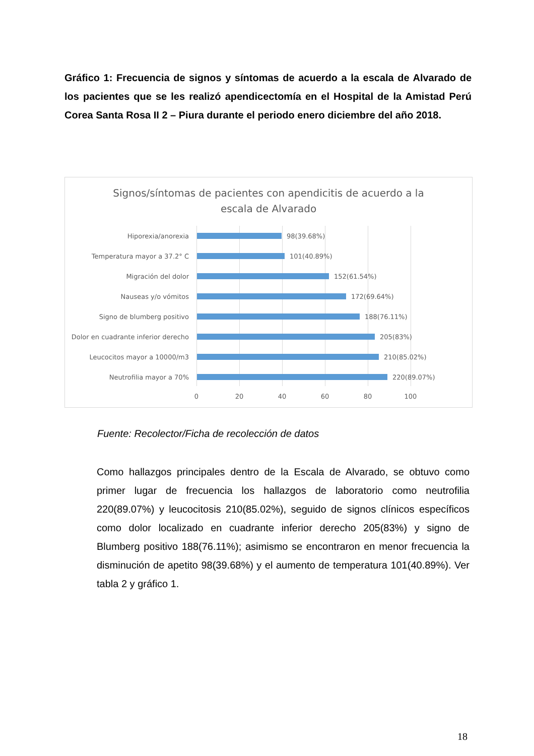Gráfico 1: Frecuencia de signos y síntomas de acuerdo a la escala de Alvarado de los pacientes que se les realizó apendicectomía en el Hospital de la Amistad Perú Corea Santa Rosa II 2 – Piura durante el periodo enero diciembre del año 2018.
Signos/síntomas de pacientes con apendicitis de acuerdo a la
escala de Alvarado
Hiporexia/anorexia 98(39.68%)
Temperatura mayor a 37.2° C 101(40.89%)
Migración del dolor 152(61.54%)
Nauseas y/o vómitos 172(69.64%)
Signo de blumberg positivo 188(76.11%)
Dolor en cuadrante inferior derecho 205(83%)
Leucocitos mayor a 10000/m3 210(85.02%)
Neutrofilia mayor a 70% 220(89.07%)
0 20 40 60 80 100
Fuente: Recolector/Ficha de recolección de datos
Como hallazgos principales dentro de la Escala de Alvarado, se obtuvo como primer lugar de frecuencia los hallazgos de laboratorio como neutrofilia 220(89.07%) y leucocitosis 210(85.02%), seguido de signos clínicos específicos como dolor localizado en cuadrante inferior derecho 205(83%) y signo de Blumberg positivo 188(76.11%); asimismo se encontraron en menor frecuencia la disminución de apetito 98(39.68%) y el aumento de temperatura 101(40.89%). Ver tabla 2 y gráfico 1.
18